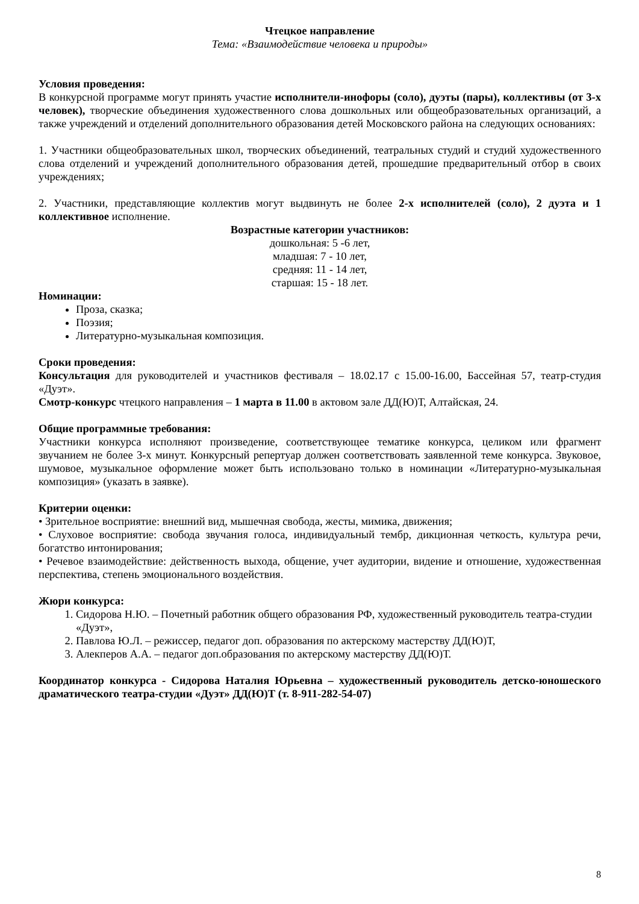Чтецкое направление
Тема: «Взаимодействие человека и природы»
Условия проведения:
В конкурсной программе могут принять участие исполнители-инофоры (соло), дуэты (пары), коллективы (от 3-х человек), творческие объединения художественного слова дошкольных или общеобразовательных организаций, а также учреждений и отделений дополнительного образования детей Московского района на следующих основаниях:
1. Участники общеобразовательных школ, творческих объединений, театральных студий и студий художественного слова отделений и учреждений дополнительного образования детей, прошедшие предварительный отбор в своих учреждениях;
2. Участники, представляющие коллектив могут выдвинуть не более 2-х исполнителей (соло), 2 дуэта и 1 коллективное исполнение.
Возрастные категории участников:
дошкольная: 5 -6 лет,
младшая: 7 - 10 лет,
средняя: 11 - 14 лет,
старшая: 15 - 18 лет.
Номинации:
Проза, сказка;
Поэзия;
Литературно-музыкальная композиция.
Сроки проведения:
Консультация для руководителей и участников фестиваля – 18.02.17 с 15.00-16.00, Бассейная 57, театр-студия «Дуэт».
Смотр-конкурс чтецкого направления – 1 марта в 11.00 в актовом зале ДД(Ю)Т, Алтайская, 24.
Общие программные требования:
Участники конкурса исполняют произведение, соответствующее тематике конкурса, целиком или фрагмент звучанием не более 3-х минут. Конкурсный репертуар должен соответствовать заявленной теме конкурса. Звуковое, шумовое, музыкальное оформление может быть использовано только в номинации «Литературно-музыкальная композиция» (указать в заявке).
Критерии оценки:
• Зрительное восприятие: внешний вид, мышечная свобода, жесты, мимика, движения;
• Слуховое восприятие: свобода звучания голоса, индивидуальный тембр, дикционная четкость, культура речи, богатство интонирования;
• Речевое взаимодействие: действенность выхода, общение, учет аудитории, видение и отношение, художественная перспектива, степень эмоционального воздействия.
Жюри конкурса:
1. Сидорова Н.Ю. – Почетный работник общего образования РФ, художественный руководитель театра-студии «Дуэт»,
2. Павлова Ю.Л. – режиссер, педагог доп. образования по актерскому мастерству ДД(Ю)Т,
3. Алекперов А.А. – педагог доп.образования по актерскому мастерству ДД(Ю)Т.
Координатор конкурса - Сидорова Наталия Юрьевна – художественный руководитель детско-юношеского драматического театра-студии «Дуэт» ДД(Ю)Т (т. 8-911-282-54-07)
8